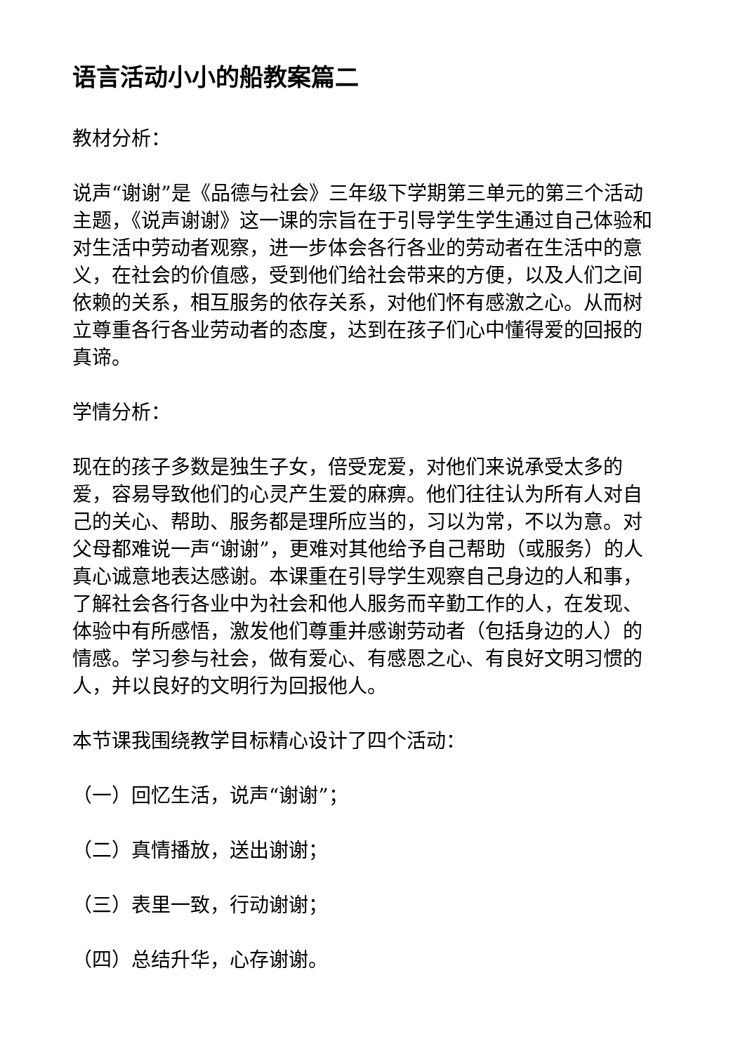语言活动小小的船教案篇二
教材分析：
说声“谢谢”是《品德与社会》三年级下学期第三单元的第三个活动主题，《说声谢谢》这一课的宗旨在于引导学生学生通过自己体验和对生活中劳动者观察，进一步体会各行各业的劳动者在生活中的意义，在社会的价值感，受到他们给社会带来的方便，以及人们之间依赖的关系，相互服务的依存关系，对他们怀有感激之心。从而树立尊重各行各业劳动者的态度，达到在孩子们心中懂得爱的回报的真谛。
学情分析：
现在的孩子多数是独生子女，倍受宠爱，对他们来说承受太多的爱，容易导致他们的心灵产生爱的麻痹。他们往往认为所有人对自己的关心、帮助、服务都是理所应当的，习以为常，不以为意。对父母都难说一声“谢谢”，更难对其他给予自己帮助（或服务）的人真心诚意地表达感谢。本课重在引导学生观察自己身边的人和事，了解社会各行各业中为社会和他人服务而辛勤工作的人，在发现、体验中有所感悟，激发他们尊重并感谢劳动者（包括身边的人）的情感。学习参与社会，做有爱心、有感恩之心、有良好文明习惯的人，并以良好的文明行为回报他人。
本节课我围绕教学目标精心设计了四个活动：
（一）回忆生活，说声“谢谢”；
（二）真情播放，送出谢谢；
（三）表里一致，行动谢谢；
（四）总结升华，心存谢谢。